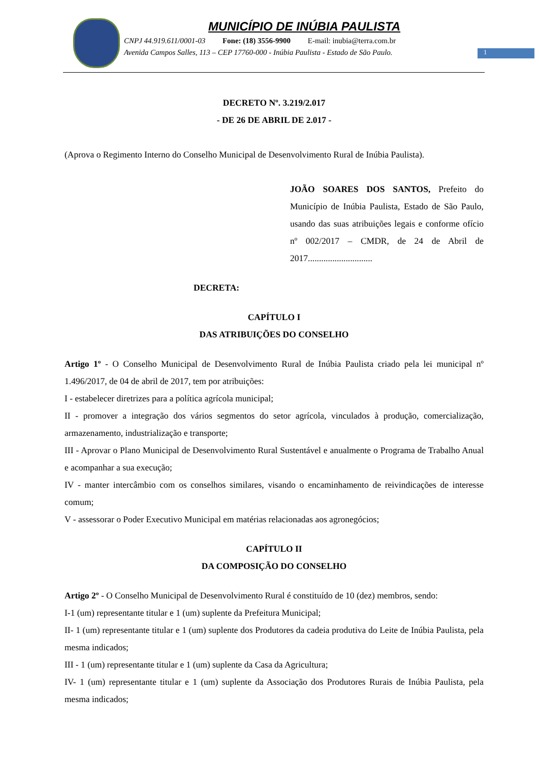MUNICÍPIO DE INÚBIA PAULISTA
CNPJ 44.919.611/0001-03 Fone: (18) 3556-9900 E-mail: inubia@terra.com.br
Avenida Campos Salles, 113 – CEP 17760-000 - Inúbia Paulista - Estado de São Paulo.
1
DECRETO Nº. 3.219/2.017
- DE 26 DE ABRIL DE 2.017 -
(Aprova o Regimento Interno do Conselho Municipal de Desenvolvimento Rural de Inúbia Paulista).
JOÃO SOARES DOS SANTOS, Prefeito do Município de Inúbia Paulista, Estado de São Paulo, usando das suas atribuições legais e conforme ofício nº 002/2017 – CMDR, de 24 de Abril de 2017.............................
DECRETA:
CAPÍTULO I
DAS ATRIBUIÇÕES DO CONSELHO
Artigo 1º - O Conselho Municipal de Desenvolvimento Rural de Inúbia Paulista criado pela lei municipal nº 1.496/2017, de 04 de abril de 2017, tem por atribuições:
I - estabelecer diretrizes para a política agrícola municipal;
II - promover a integração dos vários segmentos do setor agrícola, vinculados à produção, comercialização, armazenamento, industrialização e transporte;
III - Aprovar o Plano Municipal de Desenvolvimento Rural Sustentável e anualmente o Programa de Trabalho Anual e acompanhar a sua execução;
IV - manter intercâmbio com os conselhos similares, visando o encaminhamento de reivindicações de interesse comum;
V - assessorar o Poder Executivo Municipal em matérias relacionadas aos agronegócios;
CAPÍTULO II
DA COMPOSIÇÃO DO CONSELHO
Artigo 2º - O Conselho Municipal de Desenvolvimento Rural é constituído de 10 (dez) membros, sendo:
I-1 (um) representante titular e 1 (um) suplente da Prefeitura Municipal;
II- 1 (um) representante titular e 1 (um) suplente dos Produtores da cadeia produtiva do Leite de Inúbia Paulista, pela mesma indicados;
III - 1 (um) representante titular e 1 (um) suplente da Casa da Agricultura;
IV- 1 (um) representante titular e 1 (um) suplente da Associação dos Produtores Rurais de Inúbia Paulista, pela mesma indicados;